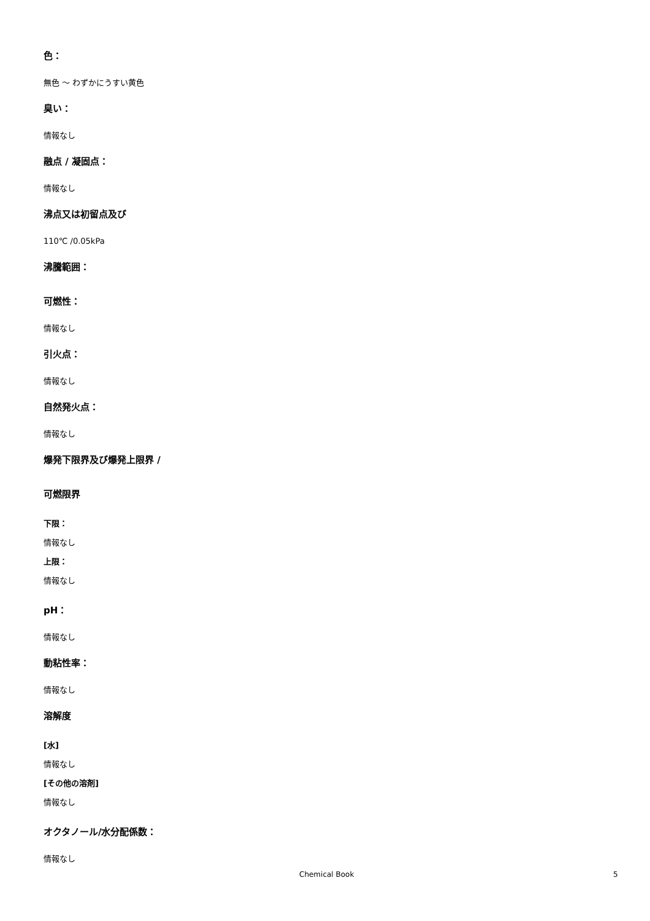色：
無色 ～ わずかにうすい黄色
臭い：
情報なし
融点 / 凝固点：
情報なし
沸点又は初留点及び
110℃ /0.05kPa
沸騰範囲：
可燃性：
情報なし
引火点：
情報なし
自然発火点：
情報なし
爆発下限界及び爆発上限界 /
可燃限界
下限：
情報なし
上限：
情報なし
pH：
情報なし
動粘性率：
情報なし
溶解度
[水]
情報なし
[その他の溶剤]
情報なし
オクタノール/水分配係数：
情報なし
Chemical Book 5